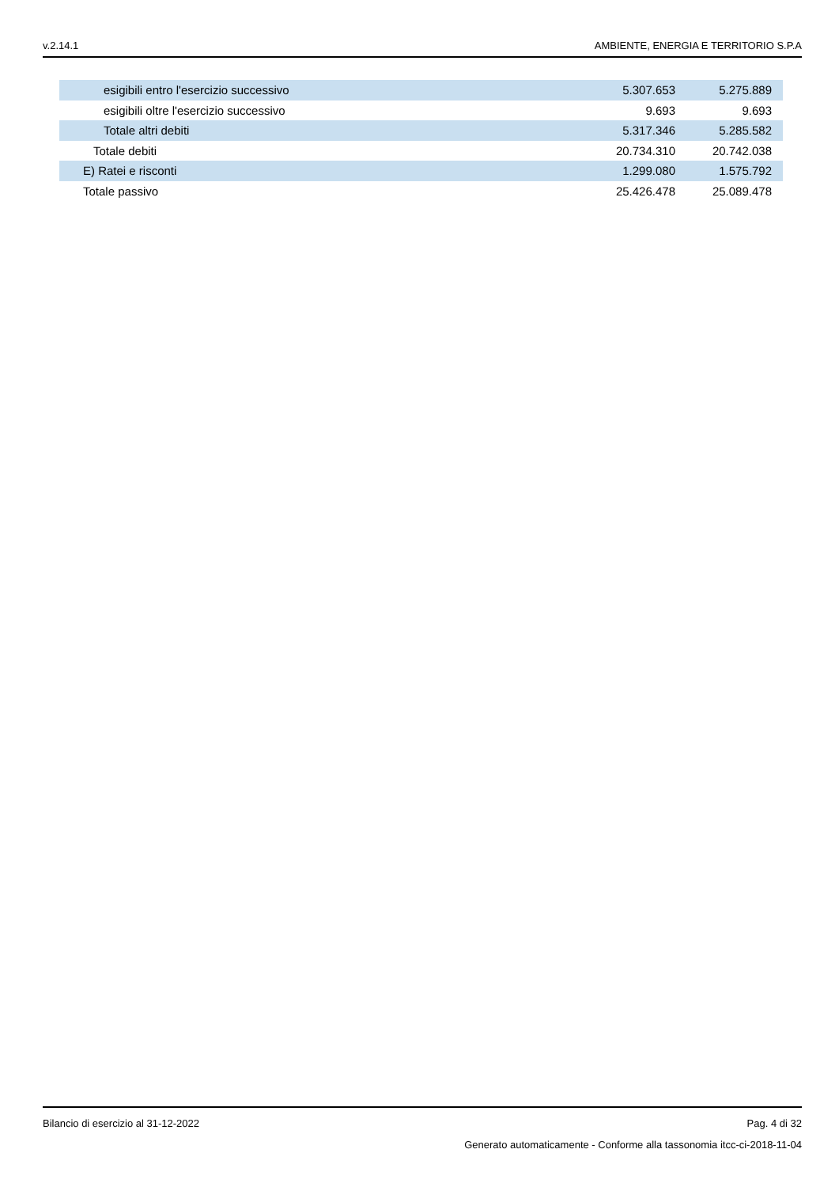v.2.14.1 AMBIENTE, ENERGIA E TERRITORIO S.P.A
| esigibili entro l'esercizio successivo | 5.307.653 | 5.275.889 |
| esigibili oltre l'esercizio successivo | 9.693 | 9.693 |
| Totale altri debiti | 5.317.346 | 5.285.582 |
| Totale debiti | 20.734.310 | 20.742.038 |
| E) Ratei e risconti | 1.299.080 | 1.575.792 |
| Totale passivo | 25.426.478 | 25.089.478 |
Bilancio di esercizio al 31-12-2022 Pag. 4 di 32
Generato automaticamente - Conforme alla tassonomia itcc-ci-2018-11-04